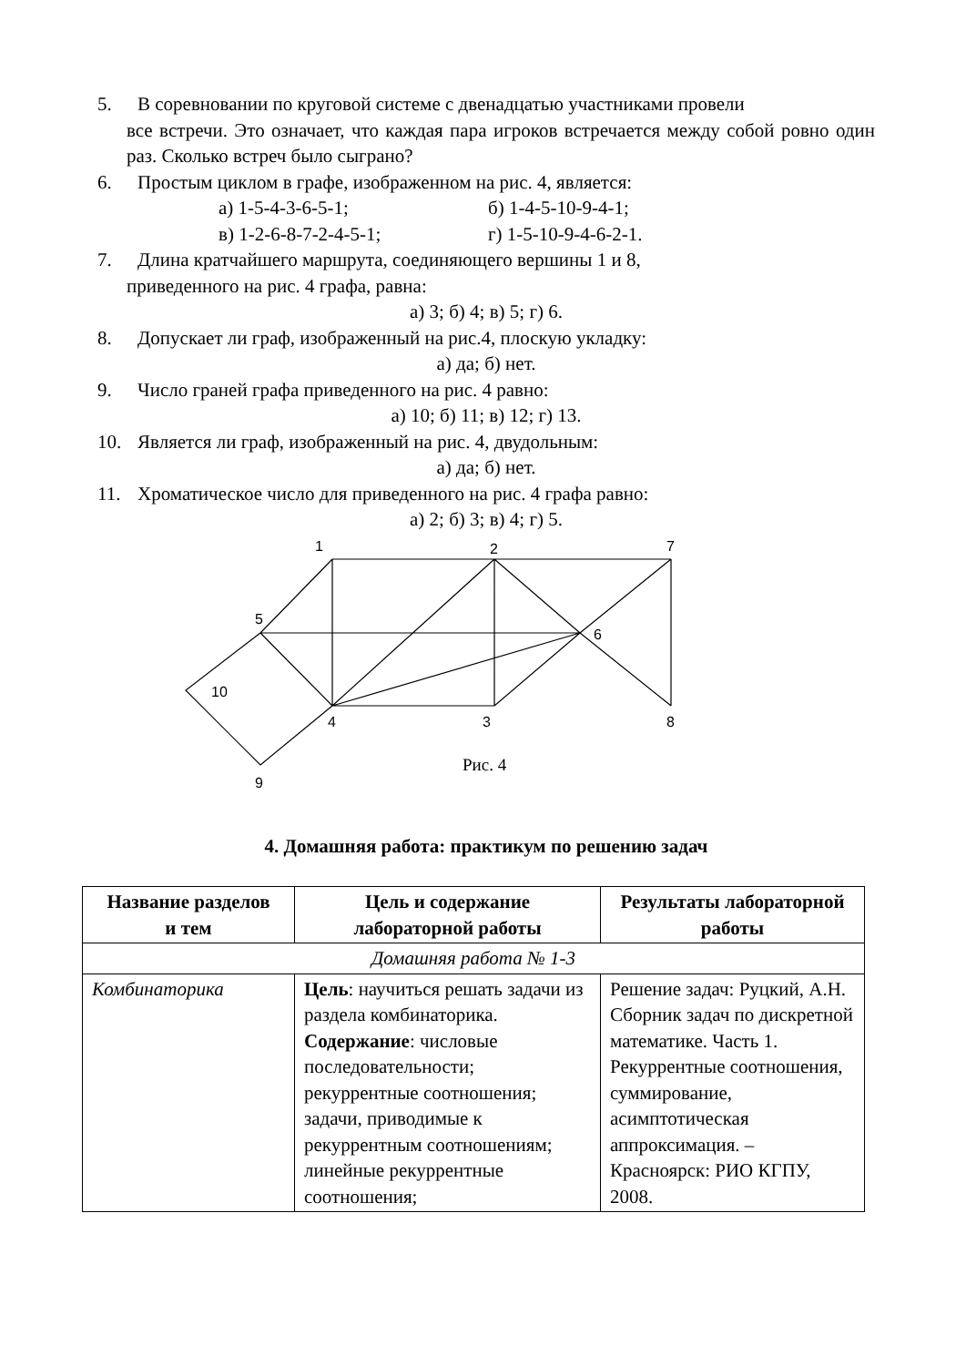5. В соревновании по круговой системе с двенадцатью участниками провели
все встречи. Это означает, что каждая пара игроков встречается между собой ровно один раз. Сколько встреч было сыграно?
6. Простым циклом в графе, изображенном на рис. 4, является:
а) 1-5-4-3-6-5-1; б) 1-4-5-10-9-4-1;
в) 1-2-6-8-7-2-4-5-1; г) 1-5-10-9-4-6-2-1.
7. Длина кратчайшего маршрута, соединяющего вершины 1 и 8,
приведенного на рис. 4 графа, равна:
а) 3; б) 4; в) 5; г) 6.
8. Допускает ли граф, изображенный на рис.4, плоскую укладку:
а) да; б) нет.
9. Число граней графа приведенного на рис. 4 равно:
а) 10; б) 11; в) 12; г) 13.
10. Является ли граф, изображенный на рис. 4, двудольным:
а) да; б) нет.
11. Хроматическое число для приведенного на рис. 4 графа равно:
а) 2; б) 3; в) 4; г) 5.
1
2
7
5
6
10
4
3
8
9
Рис. 4
4. Домашняя работа: практикум по решению задач
| Название разделов и тем | Цель и содержание лабораторной работы | Результаты лабораторной работы |
| --- | --- | --- |
| Домашняя работа № 1-3 | | |
| Комбинаторика | Цель : научиться решать задачи из раздела комбинаторика. Содержание : числовые последовательности; рекуррентные соотношения; задачи, приводимые к рекуррентным соотношениям; линейные рекуррентные соотношения; | Решение задач: Руцкий, А.Н. Сборник задач по дискретной математике. Часть 1. Рекуррентные соотношения, суммирование, асимптотическая аппроксимация. – Красноярск: РИО КГПУ, 2008. |